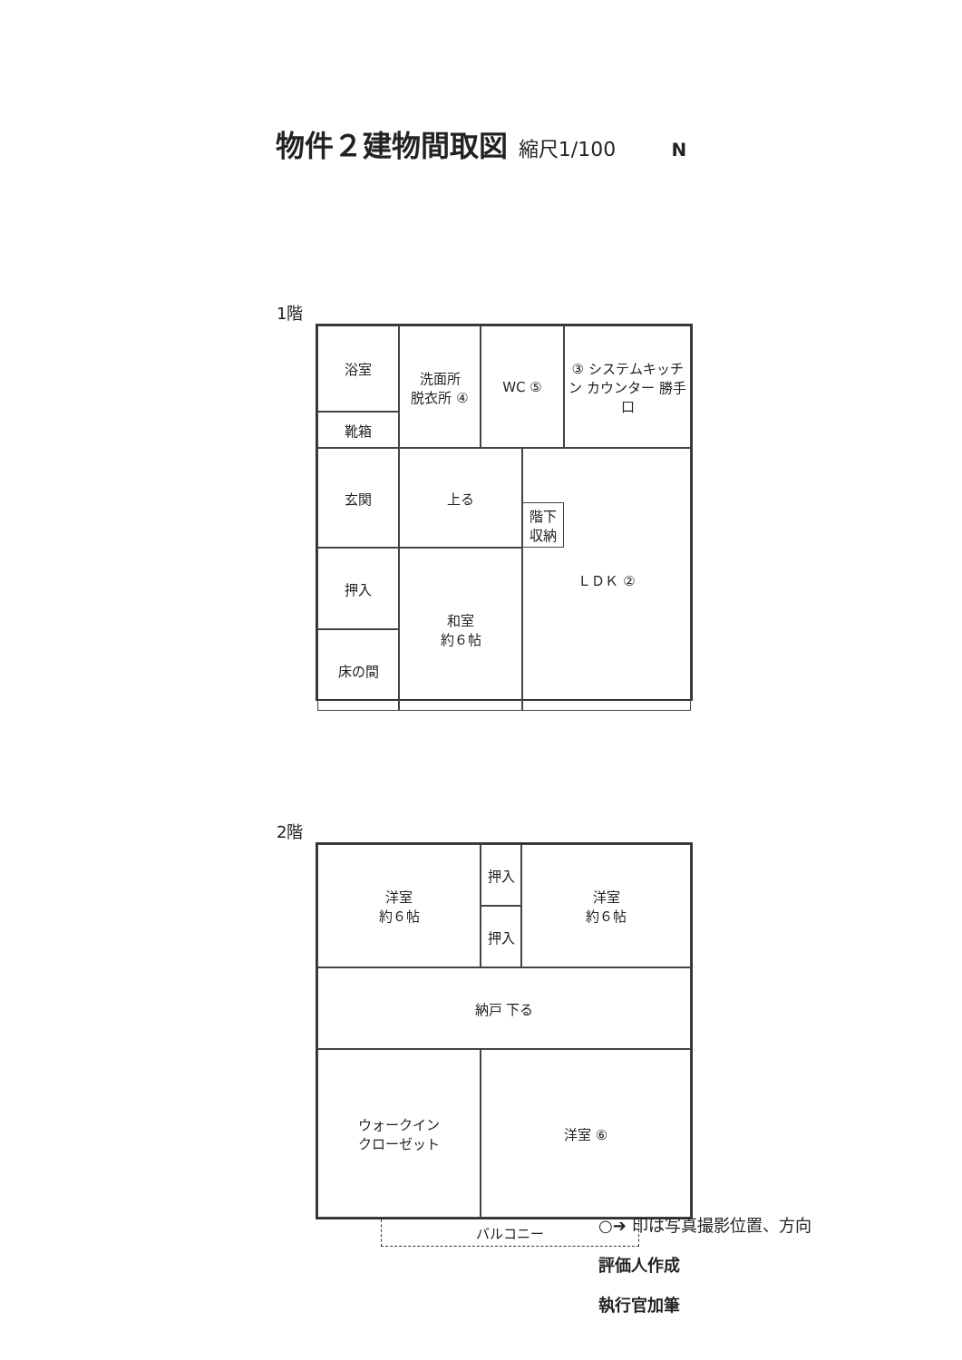物件２建物間取図 縮尺1/100 N
1階
浴室
洗面所
脱衣所 ④
WC ⑤
③ システムキッチン カウンター 勝手口
靴箱
玄関
上る
階下収納
押入
床の間
和室
約６帖
ＬＤＫ ②
2階
洋室
約６帖
押入
押入
洋室
約６帖
納戸 下る
ウォークイン
クローゼット
洋室 ⑥
バルコニー
○➔ 印は写真撮影位置、方向
評価人作成
執行官加筆